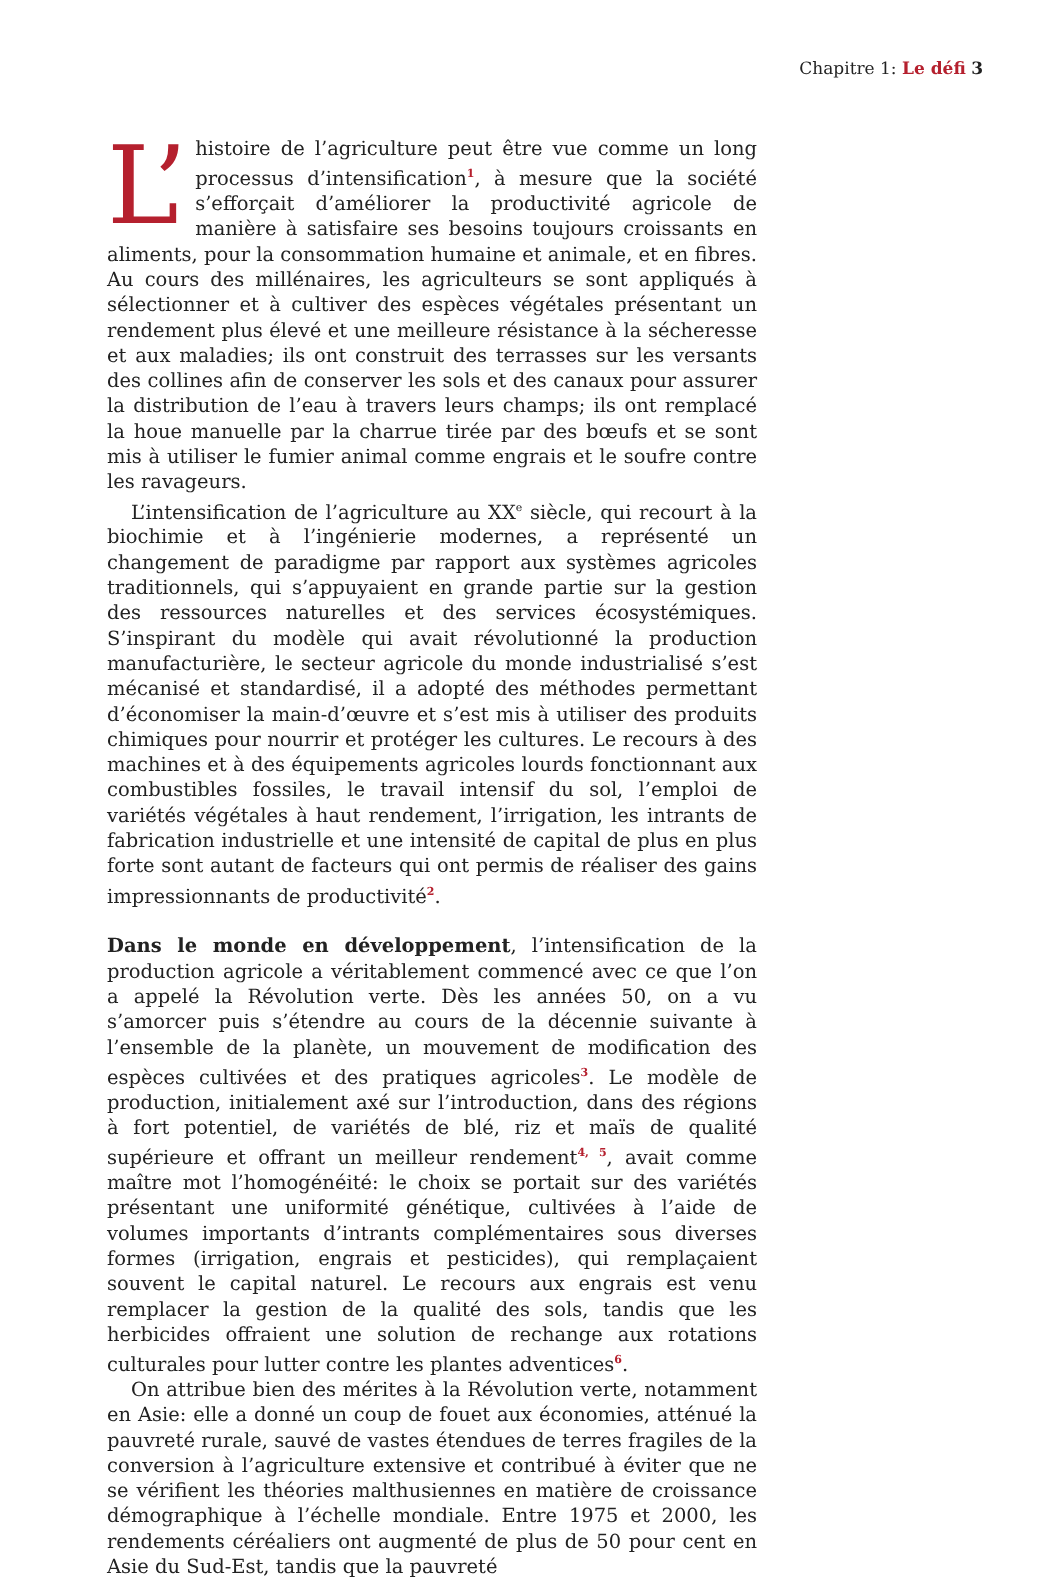Chapitre 1: Le défi 3
L’ histoire de l’agriculture peut être vue comme un long processus d’intensification<sup>1</sup>, à mesure que la société s’efforçait d’améliorer la productivité agricole de manière à satisfaire ses besoins toujours croissants en aliments, pour la consommation humaine et animale, et en fibres. Au cours des millénaires, les agriculteurs se sont appliqués à sélectionner et à cultiver des espèces végétales présentant un rendement plus élevé et une meilleure résistance à la sécheresse et aux maladies; ils ont construit des terrasses sur les versants des collines afin de conserver les sols et des canaux pour assurer la distribution de l’eau à travers leurs champs; ils ont remplacé la houe manuelle par la charrue tirée par des bœufs et se sont mis à utiliser le fumier animal comme engrais et le soufre contre les ravageurs.
L’intensification de l’agriculture au XX<sup>e</sup> siècle, qui recourt à la biochimie et à l’ingénierie modernes, a représenté un changement de paradigme par rapport aux systèmes agricoles traditionnels, qui s’appuyaient en grande partie sur la gestion des ressources naturelles et des services écosystémiques. S’inspirant du modèle qui avait révolutionné la production manufacturière, le secteur agricole du monde industrialisé s’est mécanisé et standardisé, il a adopté des méthodes permettant d’économiser la main-d’œuvre et s’est mis à utiliser des produits chimiques pour nourrir et protéger les cultures. Le recours à des machines et à des équipements agricoles lourds fonctionnant aux combustibles fossiles, le travail intensif du sol, l’emploi de variétés végétales à haut rendement, l’irrigation, les intrants de fabrication industrielle et une intensité de capital de plus en plus forte sont autant de facteurs qui ont permis de réaliser des gains impressionnants de productivité<sup>2</sup>.
Dans le monde en développement, l’intensification de la production agricole a véritablement commencé avec ce que l’on a appelé la Révolution verte. Dès les années 50, on a vu s’amorcer puis s’étendre au cours de la décennie suivante à l’ensemble de la planète, un mouvement de modification des espèces cultivées et des pratiques agricoles<sup>3</sup>. Le modèle de production, initialement axé sur l’introduction, dans des régions à fort potentiel, de variétés de blé, riz et maïs de qualité supérieure et offrant un meilleur rendement<sup>4, 5</sup>, avait comme maître mot l’homogénéité: le choix se portait sur des variétés présentant une uniformité génétique, cultivées à l’aide de volumes importants d’intrants complémentaires sous diverses formes (irrigation, engrais et pesticides), qui remplaçaient souvent le capital naturel. Le recours aux engrais est venu remplacer la gestion de la qualité des sols, tandis que les herbicides offraient une solution de rechange aux rotations culturales pour lutter contre les plantes adventices<sup>6</sup>.
On attribue bien des mérites à la Révolution verte, notamment en Asie: elle a donné un coup de fouet aux économies, atténué la pauvreté rurale, sauvé de vastes étendues de terres fragiles de la conversion à l’agriculture extensive et contribué à éviter que ne se vérifient les théories malthusiennes en matière de croissance démographique à l’échelle mondiale. Entre 1975 et 2000, les rendements céréaliers ont augmenté de plus de 50 pour cent en Asie du Sud-Est, tandis que la pauvreté